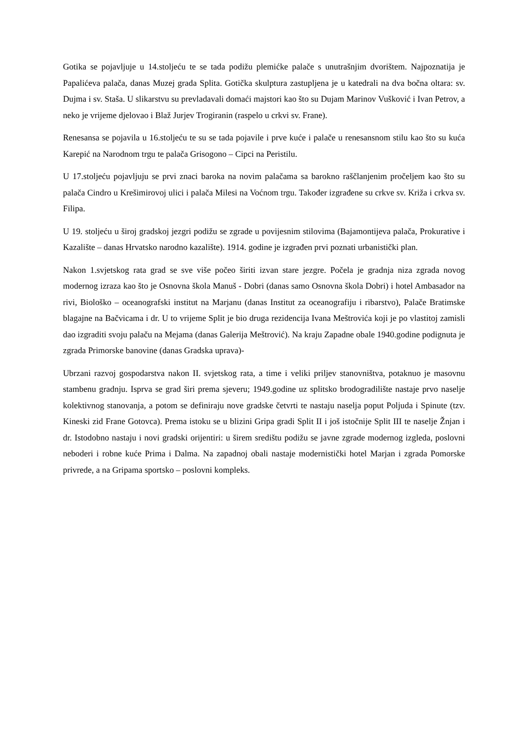Gotika se pojavljuje u 14.stoljeću te se tada podižu plemićke palače s unutrašnjim dvorištem. Najpoznatija je Papalićeva palača, danas Muzej grada Splita. Gotička skulptura zastupljena je u katedrali na dva bočna oltara: sv. Dujma i sv. Staša. U slikarstvu su prevladavali domaći majstori kao što su Dujam Marinov Vušković i Ivan Petrov, a neko je vrijeme djelovao i Blaž Jurjev Trogiranin (raspelo u crkvi sv. Frane).
Renesansa se pojavila u 16.stoljeću te su se tada pojavile i prve kuće i palače u renesansnom stilu kao što su kuća Karepić na Narodnom trgu te palača Grisogono – Cipci na Peristilu.
U 17.stoljeću pojavljuju se prvi znaci baroka na novim palačama sa barokno raščlanjenim pročeljem kao što su palača Cindro u Krešimirovoj ulici i palača Milesi na Voćnom trgu. Također izgrađene su crkve sv. Križa i crkva sv. Filipa.
U 19. stoljeću u široj gradskoj jezgri podižu se zgrade u povijesnim stilovima (Bajamontijeva palača, Prokurative i Kazalište – danas Hrvatsko narodno kazalište). 1914. godine je izgrađen prvi poznati urbanistički plan.
Nakon 1.svjetskog rata grad se sve više počeo širiti izvan stare jezgre. Počela je gradnja niza zgrada novog modernog izraza kao što je Osnovna škola Manuš - Dobri (danas samo Osnovna škola Dobri) i hotel Ambasador na rivi, Biološko – oceanografski institut na Marjanu (danas Institut za oceanografiju i ribarstvo), Palače Bratimske blagajne na Bačvicama i dr. U to vrijeme Split je bio druga rezidencija Ivana Meštrovića koji je po vlastitoj zamisli dao izgraditi svoju palaču na Mejama (danas Galerija Meštrović). Na kraju Zapadne obale 1940.godine podignuta je zgrada Primorske banovine (danas Gradska uprava)-
Ubrzani razvoj gospodarstva nakon II. svjetskog rata, a time i veliki priljev stanovništva, potaknuo je masovnu stambenu gradnju. Isprva se grad širi prema sjeveru; 1949.godine uz splitsko brodogradilište nastaje prvo naselje kolektivnog stanovanja, a potom se definiraju nove gradske četvrti te nastaju naselja poput Poljuda i Spinute (tzv. Kineski zid Frane Gotovca). Prema istoku se u blizini Gripa gradi Split II i još istočnije Split III te naselje Žnjan i dr. Istodobno nastaju i novi gradski orijentiri: u širem središtu podižu se javne zgrade modernog izgleda, poslovni neboderi i robne kuće Prima i Dalma. Na zapadnoj obali nastaje modernistički hotel Marjan i zgrada Pomorske privrede, a na Gripama sportsko – poslovni kompleks.